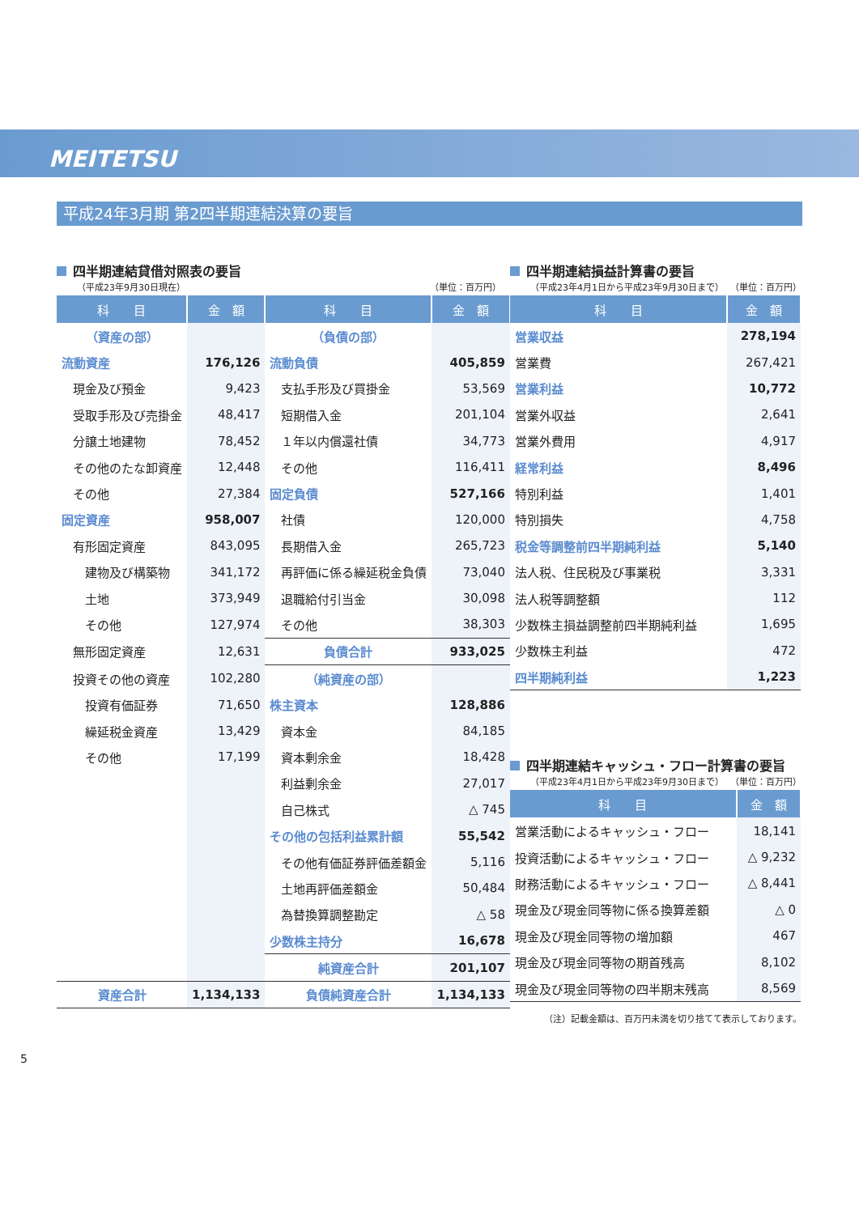MEITETSU
平成24年3月期 第2四半期連結決算の要旨
四半期連結貸借対照表の要旨
（平成23年9月30日現在） （単位：百万円）
| 科 目 | 金 額 | 科 目 | 金 額 |
| --- | --- | --- | --- |
| （資産の部） | | （負債の部） | |
| 流動資産 | 176,126 | 流動負債 | 405,859 |
| 現金及び預金 | 9,423 | 支払手形及び買掛金 | 53,569 |
| 受取手形及び売掛金 | 48,417 | 短期借入金 | 201,104 |
| 分譲土地建物 | 78,452 | １年以内償還社債 | 34,773 |
| その他のたな卸資産 | 12,448 | その他 | 116,411 |
| その他 | 27,384 | 固定負債 | 527,166 |
| 固定資産 | 958,007 | 社債 | 120,000 |
| 有形固定資産 | 843,095 | 長期借入金 | 265,723 |
| 建物及び構築物 | 341,172 | 再評価に係る繰延税金負債 | 73,040 |
| 土地 | 373,949 | 退職給付引当金 | 30,098 |
| その他 | 127,974 | その他 | 38,303 |
| 無形固定資産 | 12,631 | 負債合計 | 933,025 |
| 投資その他の資産 | 102,280 | （純資産の部） | |
| 投資有価証券 | 71,650 | 株主資本 | 128,886 |
| 繰延税金資産 | 13,429 | 資本金 | 84,185 |
| その他 | 17,199 | 資本剰余金 | 18,428 |
| | | 利益剰余金 | 27,017 |
| | | 自己株式 | △ 745 |
| | | その他の包括利益累計額 | 55,542 |
| | | その他有価証券評価差額金 | 5,116 |
| | | 土地再評価差額金 | 50,484 |
| | | 為替換算調整勘定 | △ 58 |
| | | 少数株主持分 | 16,678 |
| | | 純資産合計 | 201,107 |
| 資産合計 | 1,134,133 | 負債純資産合計 | 1,134,133 |
四半期連結損益計算書の要旨
（平成23年4月1日から平成23年9月30日まで） （単位：百万円）
| 科 目 | 金 額 |
| --- | --- |
| 営業収益 | 278,194 |
| 営業費 | 267,421 |
| 営業利益 | 10,772 |
| 営業外収益 | 2,641 |
| 営業外費用 | 4,917 |
| 経常利益 | 8,496 |
| 特別利益 | 1,401 |
| 特別損失 | 4,758 |
| 税金等調整前四半期純利益 | 5,140 |
| 法人税、住民税及び事業税 | 3,331 |
| 法人税等調整額 | 112 |
| 少数株主損益調整前四半期純利益 | 1,695 |
| 少数株主利益 | 472 |
| 四半期純利益 | 1,223 |
四半期連結キャッシュ・フロー計算書の要旨
（平成23年4月1日から平成23年9月30日まで） （単位：百万円）
| 科 目 | 金 額 |
| --- | --- |
| 営業活動によるキャッシュ・フロー | 18,141 |
| 投資活動によるキャッシュ・フロー | △ 9,232 |
| 財務活動によるキャッシュ・フロー | △ 8,441 |
| 現金及び現金同等物に係る換算差額 | △ 0 |
| 現金及び現金同等物の増加額 | 467 |
| 現金及び現金同等物の期首残高 | 8,102 |
| 現金及び現金同等物の四半期末残高 | 8,569 |
（注）記載金額は、百万円未満を切り捨てて表示しております。
5